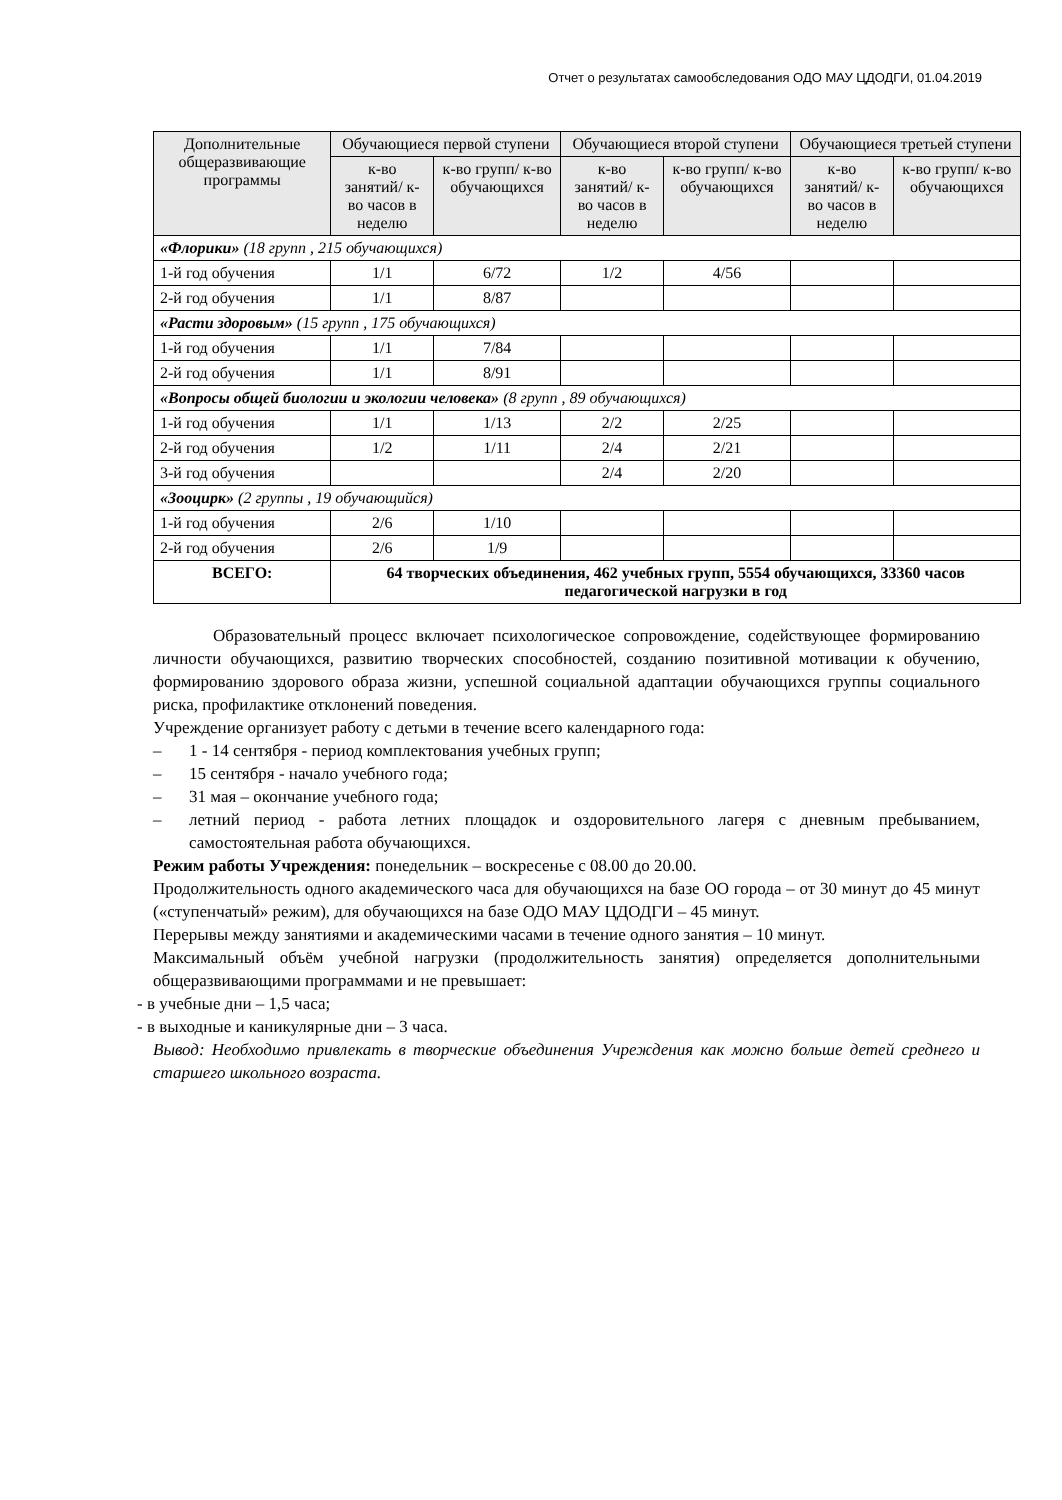Отчет о результатах самообследования ОДО МАУ ЦДОДГИ, 01.04.2019
| Дополнительные общеразвивающие программы | Обучающиеся первой ступени | | Обучающиеся второй ступени | | Обучающиеся третьей ступени | |
| --- | --- | --- | --- | --- | --- | --- |
| | к-во занятий/ к-во часов в неделю | к-во групп/ к-во обучающихся | к-во занятий/ к-во часов в неделю | к-во групп/ к-во обучающихся | к-во занятий/ к-во часов в неделю | к-во групп/ к-во обучающихся |
| «Флорики» (18 групп , 215 обучающихся) | | | | | | |
| 1-й год обучения | 1/1 | 6/72 | 1/2 | 4/56 | | |
| 2-й год обучения | 1/1 | 8/87 | | | | |
| «Расти здоровым» (15 групп , 175 обучающихся) | | | | | | |
| 1-й год обучения | 1/1 | 7/84 | | | | |
| 2-й год обучения | 1/1 | 8/91 | | | | |
| «Вопросы общей биологии и экологии человека» (8 групп , 89 обучающихся) | | | | | | |
| 1-й год обучения | 1/1 | 1/13 | 2/2 | 2/25 | | |
| 2-й год обучения | 1/2 | 1/11 | 2/4 | 2/21 | | |
| 3-й год обучения | | | 2/4 | 2/20 | | |
| «Зооцирк» (2 группы , 19 обучающийся) | | | | | | |
| 1-й год обучения | 2/6 | 1/10 | | | | |
| 2-й год обучения | 2/6 | 1/9 | | | | |
| ВСЕГО: | 64 творческих объединения, 462 учебных групп, 5554 обучающихся, 33360 часов педагогической нагрузки в год | | | | | |
Образовательный процесс включает психологическое сопровождение, содействующее формированию личности обучающихся, развитию творческих способностей, созданию позитивной мотивации к обучению, формированию здорового образа жизни, успешной социальной адаптации обучающихся группы социального риска, профилактике отклонений поведения.
Учреждение организует работу с детьми в течение всего календарного года:
– 1 - 14 сентября - период комплектования учебных групп;
– 15 сентября - начало учебного года;
– 31 мая – окончание учебного года;
– летний период - работа летних площадок и оздоровительного лагеря с дневным пребыванием, самостоятельная работа обучающихся.
Режим работы Учреждения: понедельник – воскресенье с 08.00 до 20.00.
Продолжительность одного академического часа для обучающихся на базе ОО города – от 30 минут до 45 минут («ступенчатый» режим), для обучающихся на базе ОДО МАУ ЦДОДГИ – 45 минут.
Перерывы между занятиями и академическими часами в течение одного занятия – 10 минут.
Максимальный объём учебной нагрузки (продолжительность занятия) определяется дополнительными общеразвивающими программами и не превышает:
- в учебные дни – 1,5 часа;
- в выходные и каникулярные дни – 3 часа.
Вывод: Необходимо привлекать в творческие объединения Учреждения как можно больше детей среднего и старшего школьного возраста.